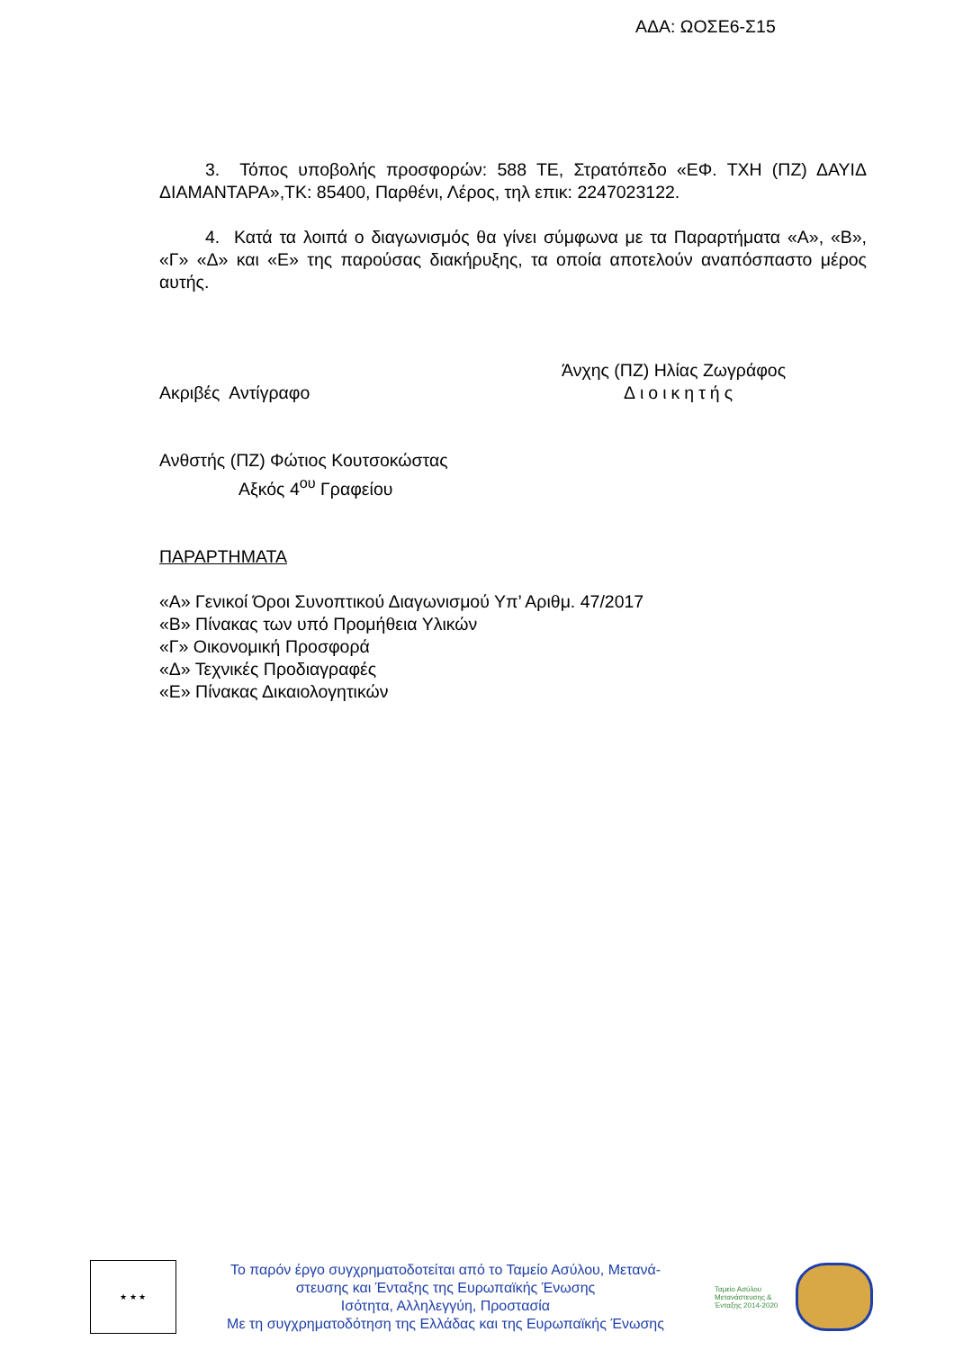ΑΔΑ: ΩΟΣΕ6-Σ15
3. Τόπος υποβολής προσφορών: 588 ΤΕ, Στρατόπεδο «ΕΦ. ΤΧΗ (ΠΖ) ΔΑΥΙΔ ΔΙΑΜΑΝΤΑΡΑ»,ΤΚ: 85400, Παρθένι, Λέρος, τηλ επικ: 2247023122.
4. Κατά τα λοιπά ο διαγωνισμός θα γίνει σύμφωνα με τα Παραρτήματα «Α», «Β», «Γ» «Δ» και «Ε» της παρούσας διακήρυξης, τα οποία αποτελούν αναπόσπαστο μέρος αυτής.
Άνχης (ΠΖ) Ηλίας Ζωγράφος
Ακριβές Αντίγραφο Διοικητής
Ανθστής (ΠΖ) Φώτιος Κουτσοκώστας
Αξκός 4<sup>ου</sup> Γραφείου
ΠΑΡΑΡΤΗΜΑΤΑ
«Α» Γενικοί Όροι Συνοπτικού Διαγωνισμού Υπ’ Αριθμ. 47/2017
«Β» Πίνακας των υπό Προμήθεια Υλικών
«Γ» Οικονομική Προσφορά
«Δ» Τεχνικές Προδιαγραφές
«Ε» Πίνακας Δικαιολογητικών
★ ★ ★
Το παρόν έργο συγχρηματοδοτείται από το Ταμείο Ασύλου, Μετανά-
στευσης και Ένταξης της Ευρωπαϊκής Ένωσης
Ισότητα, Αλληλεγγύη, Προστασία
Με τη συγχρηματοδότηση της Ελλάδας και της Ευρωπαϊκής Ένωσης
Ταμείο Ασύλου Μετανάστευσης & Ένταξης 2014-2020